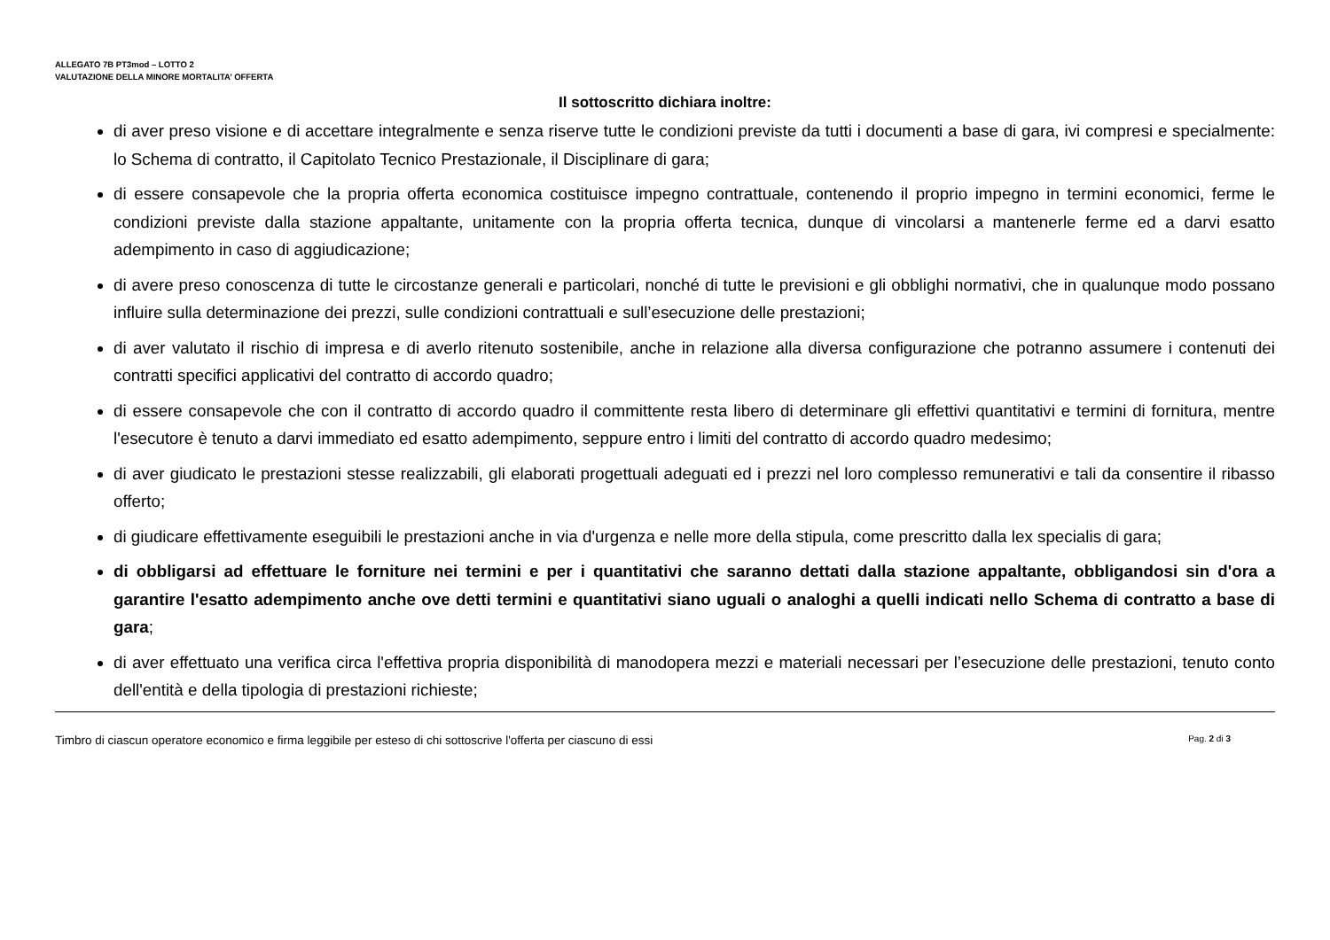ALLEGATO 7B PT3mod – LOTTO 2
VALUTAZIONE DELLA MINORE MORTALITA’ OFFERTA
Il sottoscritto dichiara inoltre:
di aver preso visione e di accettare integralmente e senza riserve tutte le condizioni previste da tutti i documenti a base di gara, ivi compresi e specialmente: lo Schema di contratto, il Capitolato Tecnico Prestazionale, il Disciplinare di gara;
di essere consapevole che la propria offerta economica costituisce impegno contrattuale, contenendo il proprio impegno in termini economici, ferme le condizioni previste dalla stazione appaltante, unitamente con la propria offerta tecnica, dunque di vincolarsi a mantenerle ferme ed a darvi esatto adempimento in caso di aggiudicazione;
di avere preso conoscenza di tutte le circostanze generali e particolari, nonché di tutte le previsioni e gli obblighi normativi, che in qualunque modo possano influire sulla determinazione dei prezzi, sulle condizioni contrattuali e sull’esecuzione delle prestazioni;
di aver valutato il rischio di impresa e di averlo ritenuto sostenibile, anche in relazione alla diversa configurazione che potranno assumere i contenuti dei contratti specifici applicativi del contratto di accordo quadro;
di essere consapevole che con il contratto di accordo quadro il committente resta libero di determinare gli effettivi quantitativi e termini di fornitura, mentre l'esecutore è tenuto a darvi immediato ed esatto adempimento, seppure entro i limiti del contratto di accordo quadro medesimo;
di aver giudicato le prestazioni stesse realizzabili, gli elaborati progettuali adeguati ed i prezzi nel loro complesso remunerativi e tali da consentire il ribasso offerto;
di giudicare effettivamente eseguibili le prestazioni anche in via d'urgenza e nelle more della stipula, come prescritto dalla lex specialis di gara;
di obbligarsi ad effettuare le forniture nei termini e per i quantitativi che saranno dettati dalla stazione appaltante, obbligandosi sin d'ora a garantire l'esatto adempimento anche ove detti termini e quantitativi siano uguali o analoghi a quelli indicati nello Schema di contratto a base di gara;
di aver effettuato una verifica circa l'effettiva propria disponibilità di manodopera mezzi e materiali necessari per l’esecuzione delle prestazioni, tenuto conto dell'entità e della tipologia di prestazioni richieste;
Timbro di ciascun operatore economico e firma leggibile per esteso di chi sottoscrive l'offerta per ciascuno di essi Pag. 2 di 3